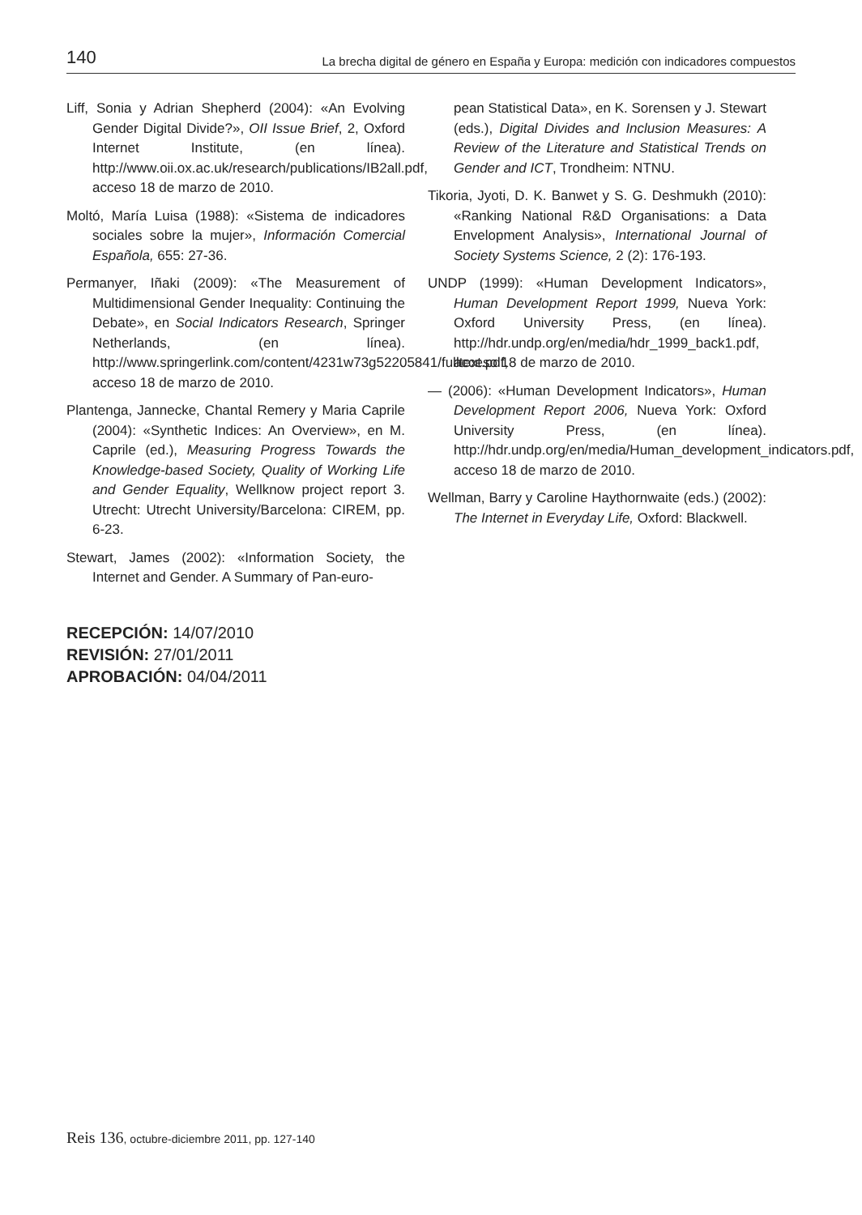140 La brecha digital de género en España y Europa: medición con indicadores compuestos
Liff, Sonia y Adrian Shepherd (2004): «An Evolving Gender Digital Divide?», OII Issue Brief, 2, Oxford Internet Institute, (en línea). http://www.oii.ox.ac.uk/research/publications/IB2all.pdf, acceso 18 de marzo de 2010.
Moltó, María Luisa (1988): «Sistema de indicadores sociales sobre la mujer», Información Comercial Española, 655: 27-36.
Permanyer, Iñaki (2009): «The Measurement of Multidimensional Gender Inequality: Continuing the Debate», en Social Indicators Research, Springer Netherlands, (en línea). http://www.springerlink.com/content/4231w73g52205841/fulltext.pdf, acceso 18 de marzo de 2010.
Plantenga, Jannecke, Chantal Remery y Maria Caprile (2004): «Synthetic Indices: An Overview», en M. Caprile (ed.), Measuring Progress Towards the Knowledge-based Society, Quality of Working Life and Gender Equality, Wellknow project report 3. Utrecht: Utrecht University/Barcelona: CIREM, pp. 6-23.
Stewart, James (2002): «Information Society, the Internet and Gender. A Summary of Pan-euro-
pean Statistical Data», en K. Sorensen y J. Stewart (eds.), Digital Divides and Inclusion Measures: A Review of the Literature and Statistical Trends on Gender and ICT, Trondheim: NTNU.
Tikoria, Jyoti, D. K. Banwet y S. G. Deshmukh (2010): «Ranking National R&D Organisations: a Data Envelopment Analysis», International Journal of Society Systems Science, 2 (2): 176-193.
UNDP (1999): «Human Development Indicators», Human Development Report 1999, Nueva York: Oxford University Press, (en línea). http://hdr.undp.org/en/media/hdr_1999_back1.pdf, acceso 18 de marzo de 2010.
— (2006): «Human Development Indicators», Human Development Report 2006, Nueva York: Oxford University Press, (en línea). http://hdr.undp.org/en/media/Human_development_indicators.pdf, acceso 18 de marzo de 2010.
Wellman, Barry y Caroline Haythornwaite (eds.) (2002): The Internet in Everyday Life, Oxford: Blackwell.
RECEPCIÓN: 14/07/2010
REVISIÓN: 27/01/2011
APROBACIÓN: 04/04/2011
Reis 136, octubre-diciembre 2011, pp. 127-140